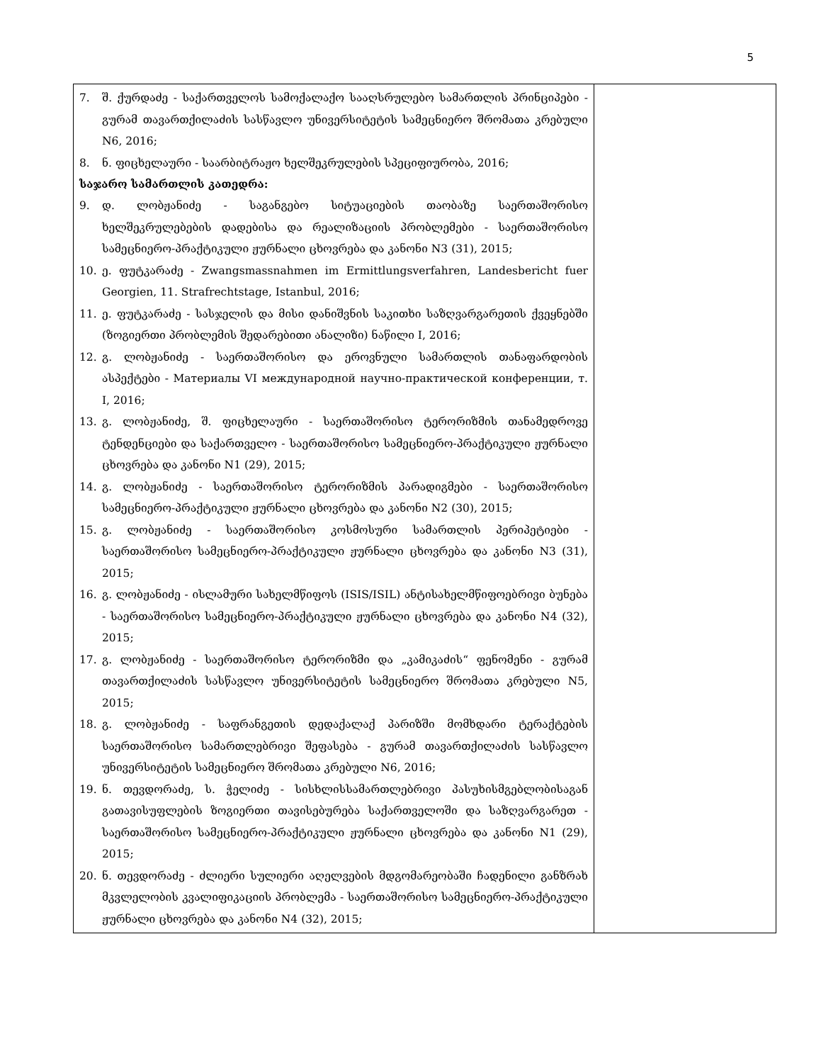5
| 7. შ. ქურდაძე - საქართველოს სამოქალაქო სააღსრულებო სამართლის პრინციპები - გურამ თავართქილაძის სასწავლო უნივერსიტეტის სამეცნიერო შრომათა კრებული N6, 2016; 8. ნ. ფიცხელაური - საარბიტრაჟო ხელშეკრულების სპეციფიურობა, 2016; საჯარო სამართლის კათედრა: 9. დ. ლობჟანიძე - საგანგებო სიტუაციების თაობაზე საერთაშორისო ხელშეკრულებების დადებისა და რეალიზაციის პრობლემები - საერთაშორისო სამეცნიერო-პრაქტიკული ჟურნალი ცხოვრება და კანონი N3 (31), 2015; 10. ე. ფუტკარაძე - Zwangsmassnahmen im Ermittlungsverfahren, Landesbericht fuer Georgien, 11. Strafrechtstage, Istanbul, 2016; 11. ე. ფუტკარაძე - სასჯელის და მისი დანიშვნის საკითხი საზღვარგარეთის ქვეყნებში (ზოგიერთი პრობლემის შედარებითი ანალიზი) ნაწილი I, 2016; 12. გ. ლობჟანიძე - საერთაშორისო და ეროვნული სამართლის თანაფარდობის ასპექტები - Материалы VI международной научно-практической конференции, т. I, 2016; 13. გ. ლობჟანიძე, შ. ფიცხელაური - საერთაშორისო ტერორიზმის თანამედროვე ტენდენციები და საქართველო - საერთაშორისო სამეცნიერო-პრაქტიკული ჟურნალი ცხოვრება და კანონი N1 (29), 2015; 14. გ. ლობჟანიძე - საერთაშორისო ტერორიზმის პარადიგმები - საერთაშორისო სამეცნიერო-პრაქტიკული ჟურნალი ცხოვრება და კანონი N2 (30), 2015; 15. გ. ლობჟანიძე - საერთაშორისო კოსმოსური სამართლის პერიპეტიები - საერთაშორისო სამეცნიერო-პრაქტიკული ჟურნალი ცხოვრება და კანონი N3 (31), 2015; 16. გ. ლობჟანიძე - ისლამური სახელმწიფოს (ISIS/ISIL) ანტისახელმწიფოებრივი ბუნება - საერთაშორისო სამეცნიერო-პრაქტიკული ჟურნალი ცხოვრება და კანონი N4 (32), 2015; 17. გ. ლობჟანიძე - საერთაშორისო ტერორიზმი და „კამიკაძის“ ფენომენი - გურამ თავართქილაძის სასწავლო უნივერსიტეტის სამეცნიერო შრომათა კრებული N5, 2015; 18. გ. ლობჟანიძე - საფრანგეთის დედაქალაქ პარიზში მომხდარი ტერაქტების საერთაშორისო სამართლებრივი შეფასება - გურამ თავართქილაძის სასწავლო უნივერსიტეტის სამეცნიერო შრომათა კრებული N6, 2016; 19. ნ. თევდორაძე, ს. ჭელიძე - სისხლისსამართლებრივი პასუხისმგებლობისაგან გათავისუფლების ზოგიერთი თავისებურება საქართველოში და საზღვარგარეთ - საერთაშორისო სამეცნიერო-პრაქტიკული ჟურნალი ცხოვრება და კანონი N1 (29), 2015; 20. ნ. თევდორაძე - ძლიერი სულიერი აღელვების მდგომარეობაში ჩადენილი განზრახ მკვლელობის კვალიფიკაციის პრობლემა - საერთაშორისო სამეცნიერო-პრაქტიკული ჟურნალი ცხოვრება და კანონი N4 (32), 2015; | |